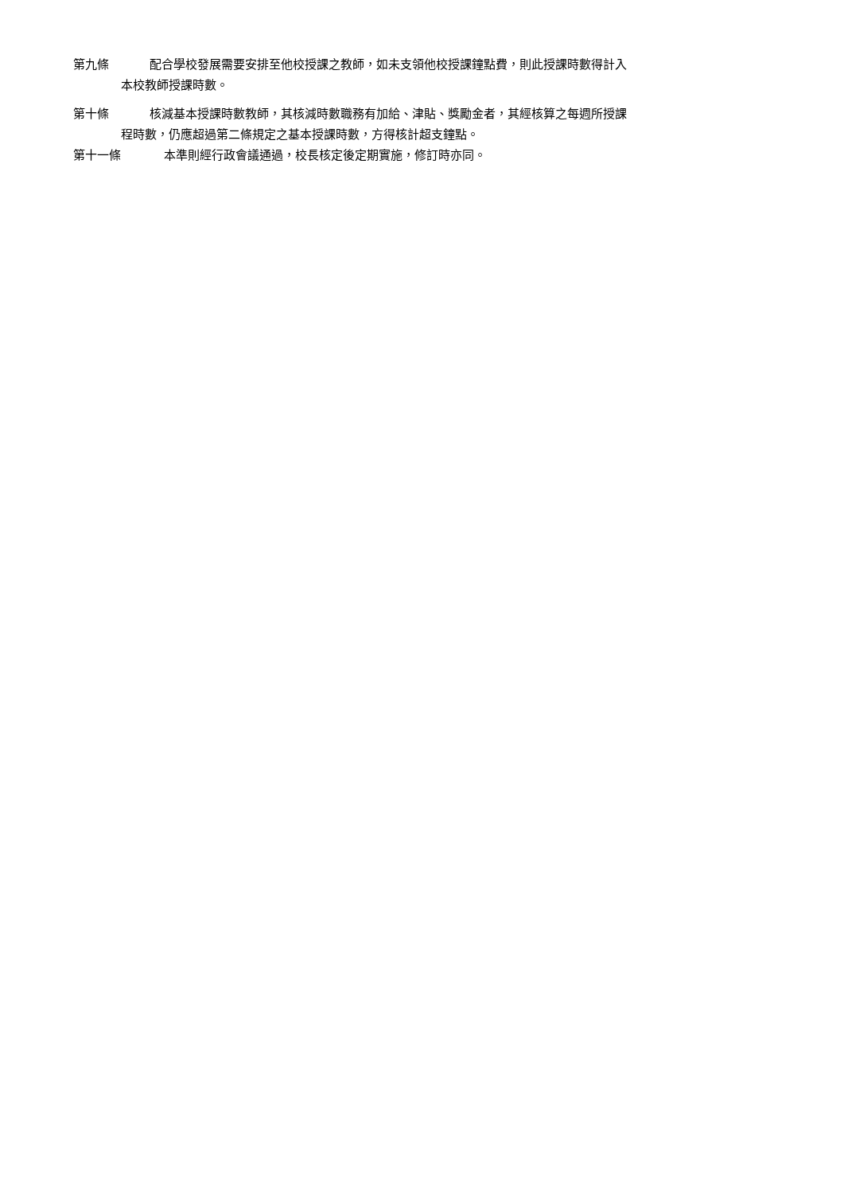第九條 配合學校發展需要安排至他校授課之教師，如未支領他校授課鐘點費，則此授課時數得計入
本校教師授課時數。
第十條 核減基本授課時數教師，其核減時數職務有加給、津貼、獎勵金者，其經核算之每週所授課
程時數，仍應超過第二條規定之基本授課時數，方得核計超支鐘點。
第十一條 本準則經行政會議通過，校長核定後定期實施，修訂時亦同。